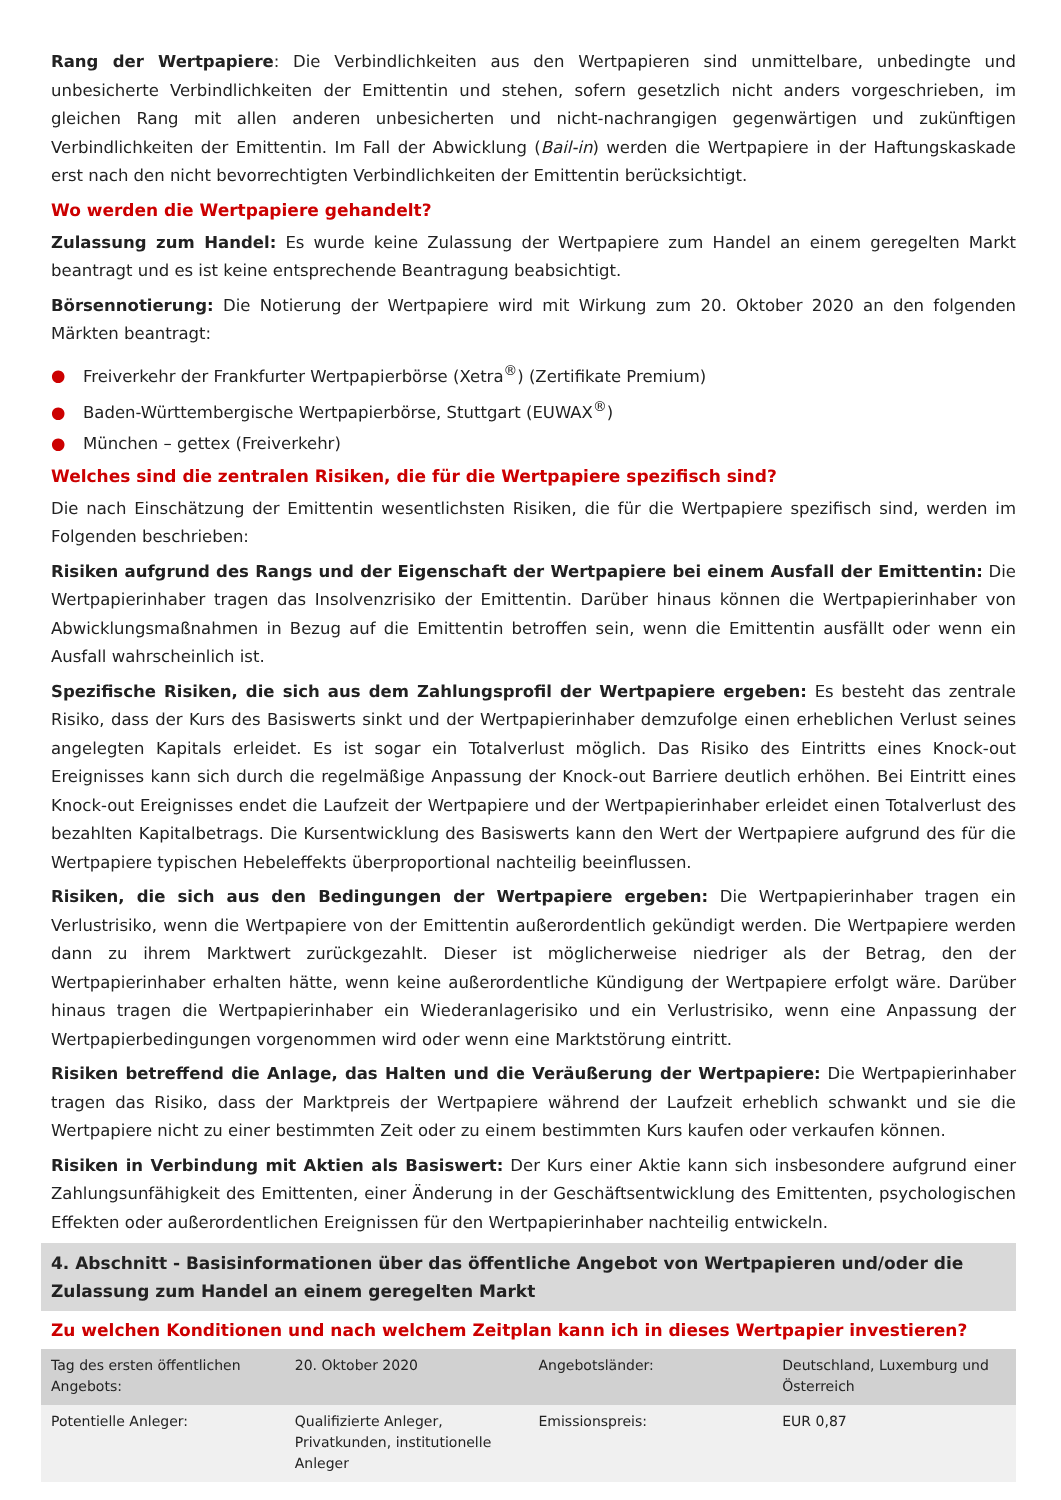Rang der Wertpapiere: Die Verbindlichkeiten aus den Wertpapieren sind unmittelbare, unbedingte und unbesicherte Verbindlichkeiten der Emittentin und stehen, sofern gesetzlich nicht anders vorgeschrieben, im gleichen Rang mit allen anderen unbesicherten und nicht-nachrangigen gegenwärtigen und zukünftigen Verbindlichkeiten der Emittentin. Im Fall der Abwicklung (Bail-in) werden die Wertpapiere in der Haftungskaskade erst nach den nicht bevorrechtigten Verbindlichkeiten der Emittentin berücksichtigt.
Wo werden die Wertpapiere gehandelt?
Zulassung zum Handel: Es wurde keine Zulassung der Wertpapiere zum Handel an einem geregelten Markt beantragt und es ist keine entsprechende Beantragung beabsichtigt.
Börsennotierung: Die Notierung der Wertpapiere wird mit Wirkung zum 20. Oktober 2020 an den folgenden Märkten beantragt:
● Freiverkehr der Frankfurter Wertpapierbörse (Xetra<sup>®</sup>) (Zertifikate Premium)
● Baden-Württembergische Wertpapierbörse, Stuttgart (EUWAX<sup>®</sup>)
● München – gettex (Freiverkehr)
Welches sind die zentralen Risiken, die für die Wertpapiere spezifisch sind?
Die nach Einschätzung der Emittentin wesentlichsten Risiken, die für die Wertpapiere spezifisch sind, werden im Folgenden beschrieben:
Risiken aufgrund des Rangs und der Eigenschaft der Wertpapiere bei einem Ausfall der Emittentin: Die Wertpapierinhaber tragen das Insolvenzrisiko der Emittentin. Darüber hinaus können die Wertpapierinhaber von Abwicklungsmaßnahmen in Bezug auf die Emittentin betroffen sein, wenn die Emittentin ausfällt oder wenn ein Ausfall wahrscheinlich ist.
Spezifische Risiken, die sich aus dem Zahlungsprofil der Wertpapiere ergeben: Es besteht das zentrale Risiko, dass der Kurs des Basiswerts sinkt und der Wertpapierinhaber demzufolge einen erheblichen Verlust seines angelegten Kapitals erleidet. Es ist sogar ein Totalverlust möglich. Das Risiko des Eintritts eines Knock-out Ereignisses kann sich durch die regelmäßige Anpassung der Knock-out Barriere deutlich erhöhen. Bei Eintritt eines Knock-out Ereignisses endet die Laufzeit der Wertpapiere und der Wertpapierinhaber erleidet einen Totalverlust des bezahlten Kapitalbetrags. Die Kursentwicklung des Basiswerts kann den Wert der Wertpapiere aufgrund des für die Wertpapiere typischen Hebeleffekts überproportional nachteilig beeinflussen.
Risiken, die sich aus den Bedingungen der Wertpapiere ergeben: Die Wertpapierinhaber tragen ein Verlustrisiko, wenn die Wertpapiere von der Emittentin außerordentlich gekündigt werden. Die Wertpapiere werden dann zu ihrem Marktwert zurückgezahlt. Dieser ist möglicherweise niedriger als der Betrag, den der Wertpapierinhaber erhalten hätte, wenn keine außerordentliche Kündigung der Wertpapiere erfolgt wäre. Darüber hinaus tragen die Wertpapierinhaber ein Wiederanlagerisiko und ein Verlustrisiko, wenn eine Anpassung der Wertpapierbedingungen vorgenommen wird oder wenn eine Marktstörung eintritt.
Risiken betreffend die Anlage, das Halten und die Veräußerung der Wertpapiere: Die Wertpapierinhaber tragen das Risiko, dass der Marktpreis der Wertpapiere während der Laufzeit erheblich schwankt und sie die Wertpapiere nicht zu einer bestimmten Zeit oder zu einem bestimmten Kurs kaufen oder verkaufen können.
Risiken in Verbindung mit Aktien als Basiswert: Der Kurs einer Aktie kann sich insbesondere aufgrund einer Zahlungsunfähigkeit des Emittenten, einer Änderung in der Geschäftsentwicklung des Emittenten, psychologischen Effekten oder außerordentlichen Ereignissen für den Wertpapierinhaber nachteilig entwickeln.
4. Abschnitt - Basisinformationen über das öffentliche Angebot von Wertpapieren und/oder die Zulassung zum Handel an einem geregelten Markt
Zu welchen Konditionen und nach welchem Zeitplan kann ich in dieses Wertpapier investieren?
| Tag des ersten öffentlichen Angebots: | 20. Oktober 2020 | Angebotsländer: | Deutschland, Luxemburg und Österreich |
| Potentielle Anleger: | Qualifizierte Anleger, Privatkunden, institutionelle Anleger | Emissionspreis: | EUR 0,87 |